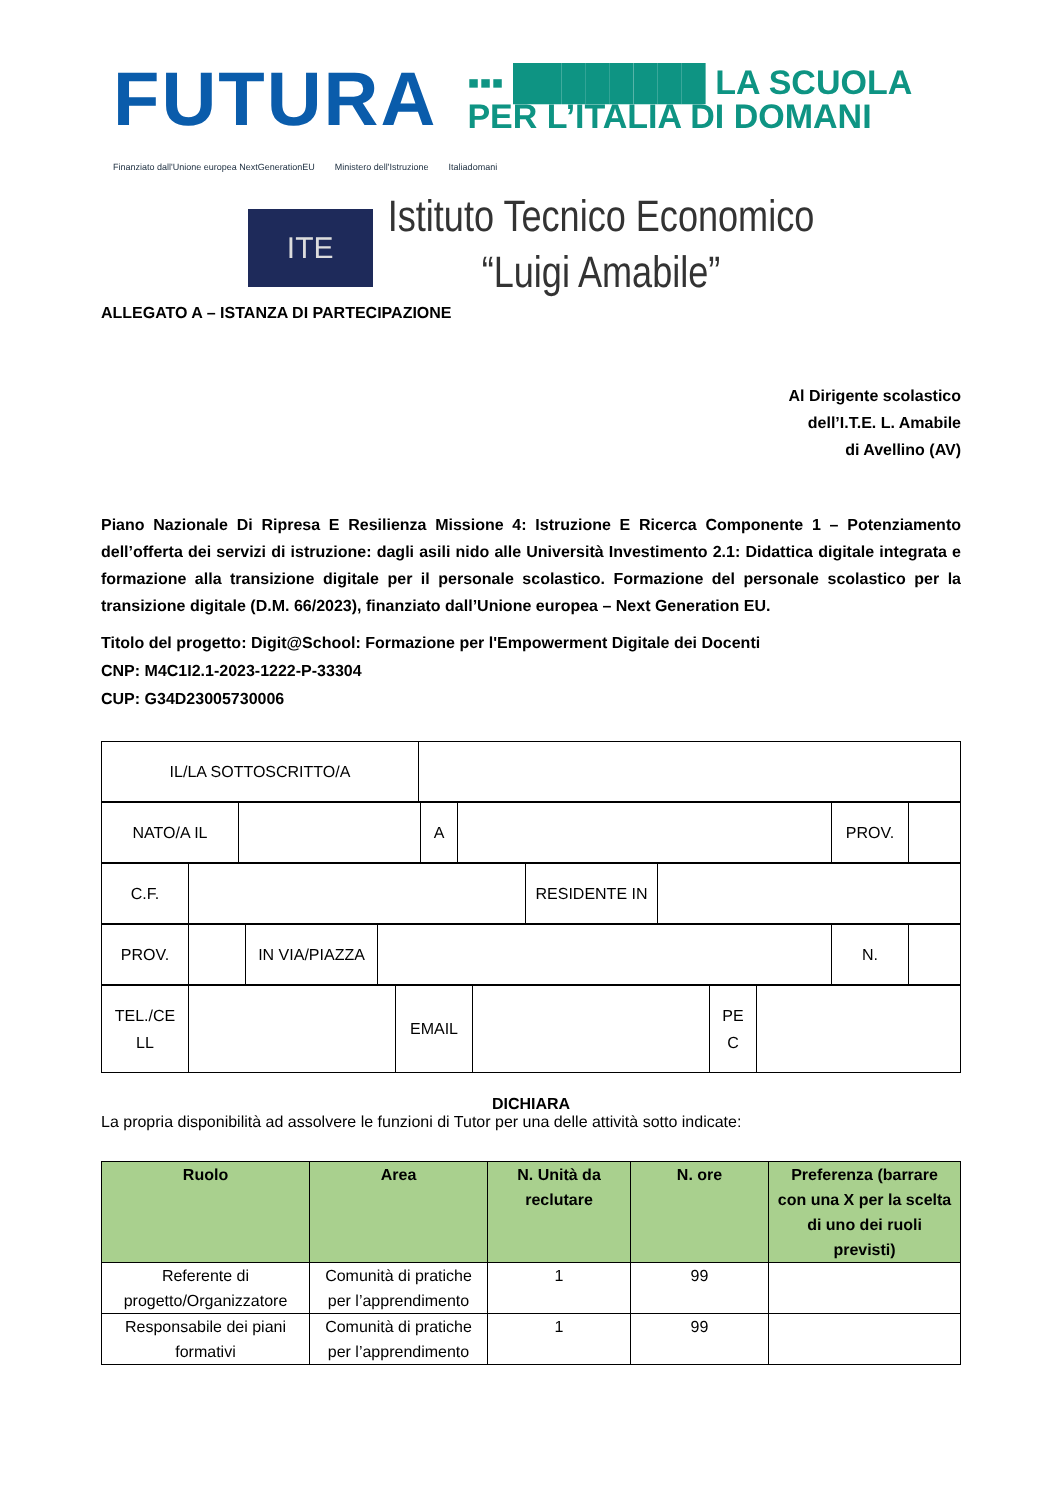FUTURA
▪▪▪ ████████ LA SCUOLA
PER L’ITALIA DI DOMANI
Finanziato dall'Unione europea NextGenerationEU Ministero dell'Istruzione Italiadomani
ITE
Istituto Tecnico Economico
“Luigi Amabile”
ALLEGATO A – ISTANZA DI PARTECIPAZIONE
Al Dirigente scolastico
dell’I.T.E. L. Amabile
di Avellino (AV)
Piano Nazionale Di Ripresa E Resilienza Missione 4: Istruzione E Ricerca Componente 1 – Potenziamento dell’offerta dei servizi di istruzione: dagli asili nido alle Università Investimento 2.1: Didattica digitale integrata e formazione alla transizione digitale per il personale scolastico. Formazione del personale scolastico per la transizione digitale (D.M. 66/2023), finanziato dall’Unione europea – Next Generation EU.
Titolo del progetto: Digit@School: Formazione per l'Empowerment Digitale dei Docenti
CNP: M4C1I2.1-2023-1222-P-33304
CUP: G34D23005730006
| IL/LA SOTTOSCRITTO/A | |
| NATO/A IL | | A | | PROV. | |
| C.F. | | RESIDENTE IN | |
| PROV. | | IN VIA/PIAZZA | | N. | |
| TEL./CE LL | | EMAIL | | PE C | |
DICHIARA
La propria disponibilità ad assolvere le funzioni di Tutor per una delle attività sotto indicate:
| Ruolo | Area | N. Unità da reclutare | N. ore | Preferenza (barrare con una X per la scelta di uno dei ruoli previsti) |
| --- | --- | --- | --- | --- |
| Referente di progetto/Organizzatore | Comunità di pratiche per l’apprendimento | 1 | 99 | |
| Responsabile dei piani formativi | Comunità di pratiche per l’apprendimento | 1 | 99 | |